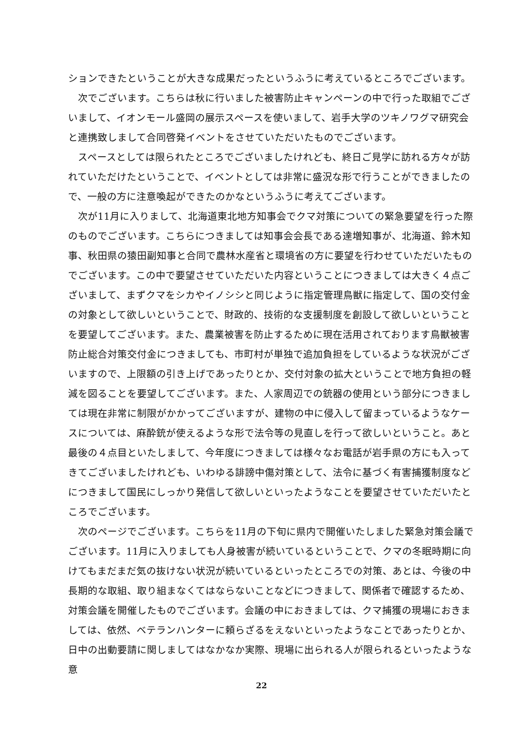ションできたということが大きな成果だったというふうに考えているところでございます。
次でございます。こちらは秋に行いました被害防止キャンペーンの中で行った取組でございまして、イオンモール盛岡の展示スペースを使いまして、岩手大学のツキノワグマ研究会と連携致しまして合同啓発イベントをさせていただいたものでございます。
スペースとしては限られたところでございましたけれども、終日ご見学に訪れる方々が訪れていただけたということで、イベントとしては非常に盛況な形で行うことができましたので、一般の方に注意喚起ができたのかなというふうに考えてございます。
次が11月に入りまして、北海道東北地方知事会でクマ対策についての緊急要望を行った際のものでございます。こちらにつきましては知事会会長である達増知事が、北海道、鈴木知事、秋田県の猿田副知事と合同で農林水産省と環境省の方に要望を行わせていただいたものでございます。この中で要望させていただいた内容ということにつきましては大きく４点ございまして、まずクマをシカやイノシシと同じように指定管理鳥獣に指定して、国の交付金の対象として欲しいということで、財政的、技術的な支援制度を創設して欲しいということを要望してございます。また、農業被害を防止するために現在活用されております鳥獣被害防止総合対策交付金につきましても、市町村が単独で追加負担をしているような状況がございますので、上限額の引き上げであったりとか、交付対象の拡大ということで地方負担の軽減を図ることを要望してございます。また、人家周辺での銃器の使用という部分につきましては現在非常に制限がかかってございますが、建物の中に侵入して留まっているようなケースについては、麻酔銃が使えるような形で法令等の見直しを行って欲しいということ。あと最後の４点目といたしまして、今年度につきましては様々なお電話が岩手県の方にも入ってきてございましたけれども、いわゆる誹謗中傷対策として、法令に基づく有害捕獲制度などにつきまして国民にしっかり発信して欲しいといったようなことを要望させていただいたところでございます。
次のページでございます。こちらを11月の下旬に県内で開催いたしました緊急対策会議でございます。11月に入りましても人身被害が続いているということで、クマの冬眠時期に向けてもまだまだ気の抜けない状況が続いているといったところでの対策、あとは、今後の中長期的な取組、取り組まなくてはならないことなどにつきまして、関係者で確認するため、対策会議を開催したものでございます。会議の中におきましては、クマ捕獲の現場におきましては、依然、ベテランハンターに頼らざるをえないといったようなことであったりとか、日中の出動要請に関しましてはなかなか実際、現場に出られる人が限られるといったような意
22